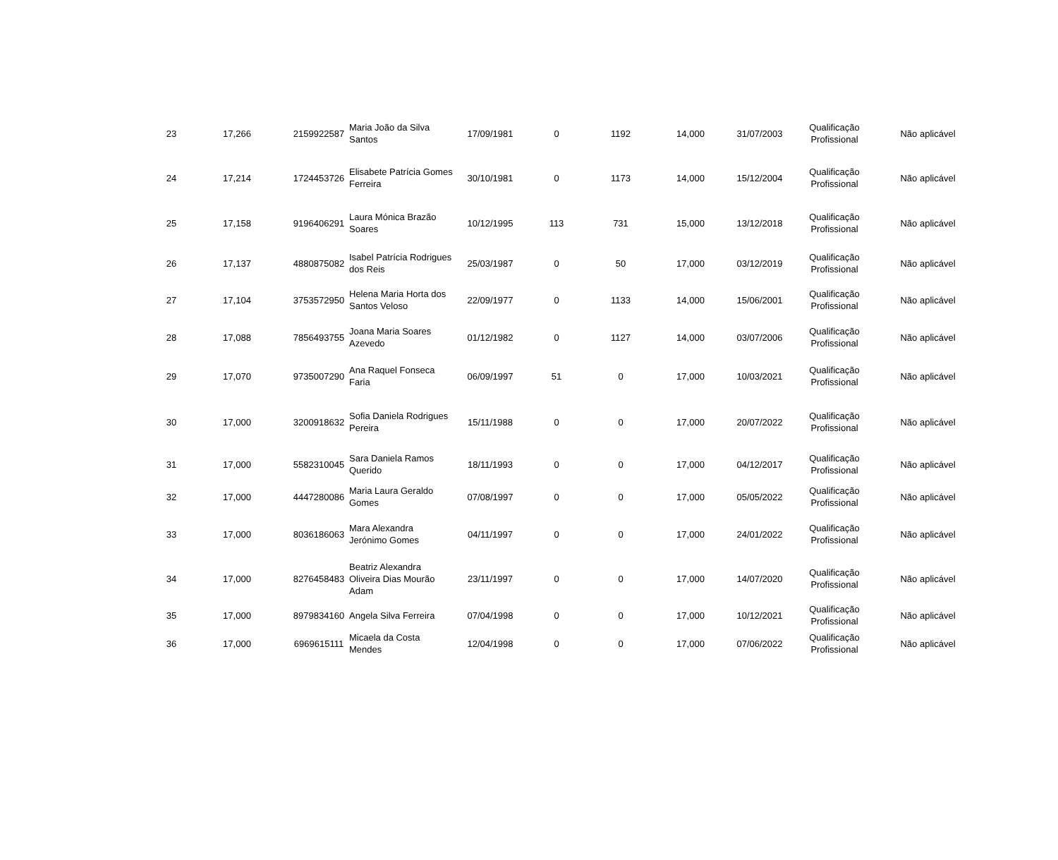| 23 | 17,266 | 2159922587 | Maria João da Silva Santos | 17/09/1981 | 0 | 1192 | 14,000 | 31/07/2003 | Qualificação Profissional | Não aplicável |
| 24 | 17,214 | 1724453726 | Elisabete Patrícia Gomes Ferreira | 30/10/1981 | 0 | 1173 | 14,000 | 15/12/2004 | Qualificação Profissional | Não aplicável |
| 25 | 17,158 | 9196406291 | Laura Mónica Brazão Soares | 10/12/1995 | 113 | 731 | 15,000 | 13/12/2018 | Qualificação Profissional | Não aplicável |
| 26 | 17,137 | 4880875082 | Isabel Patrícia Rodrigues dos Reis | 25/03/1987 | 0 | 50 | 17,000 | 03/12/2019 | Qualificação Profissional | Não aplicável |
| 27 | 17,104 | 3753572950 | Helena Maria Horta dos Santos Veloso | 22/09/1977 | 0 | 1133 | 14,000 | 15/06/2001 | Qualificação Profissional | Não aplicável |
| 28 | 17,088 | 7856493755 | Joana Maria Soares Azevedo | 01/12/1982 | 0 | 1127 | 14,000 | 03/07/2006 | Qualificação Profissional | Não aplicável |
| 29 | 17,070 | 9735007290 | Ana Raquel Fonseca Faria | 06/09/1997 | 51 | 0 | 17,000 | 10/03/2021 | Qualificação Profissional | Não aplicável |
| 30 | 17,000 | 3200918632 | Sofia Daniela Rodrigues Pereira | 15/11/1988 | 0 | 0 | 17,000 | 20/07/2022 | Qualificação Profissional | Não aplicável |
| 31 | 17,000 | 5582310045 | Sara Daniela Ramos Querido | 18/11/1993 | 0 | 0 | 17,000 | 04/12/2017 | Qualificação Profissional | Não aplicável |
| 32 | 17,000 | 4447280086 | Maria Laura Geraldo Gomes | 07/08/1997 | 0 | 0 | 17,000 | 05/05/2022 | Qualificação Profissional | Não aplicável |
| 33 | 17,000 | 8036186063 | Mara Alexandra Jerónimo Gomes | 04/11/1997 | 0 | 0 | 17,000 | 24/01/2022 | Qualificação Profissional | Não aplicável |
| 34 | 17,000 | 8276458483 | Beatriz Alexandra Oliveira Dias Mourão Adam | 23/11/1997 | 0 | 0 | 17,000 | 14/07/2020 | Qualificação Profissional | Não aplicável |
| 35 | 17,000 | 8979834160 | Angela Silva Ferreira | 07/04/1998 | 0 | 0 | 17,000 | 10/12/2021 | Qualificação Profissional | Não aplicável |
| 36 | 17,000 | 6969615111 | Micaela da Costa Mendes | 12/04/1998 | 0 | 0 | 17,000 | 07/06/2022 | Qualificação Profissional | Não aplicável |